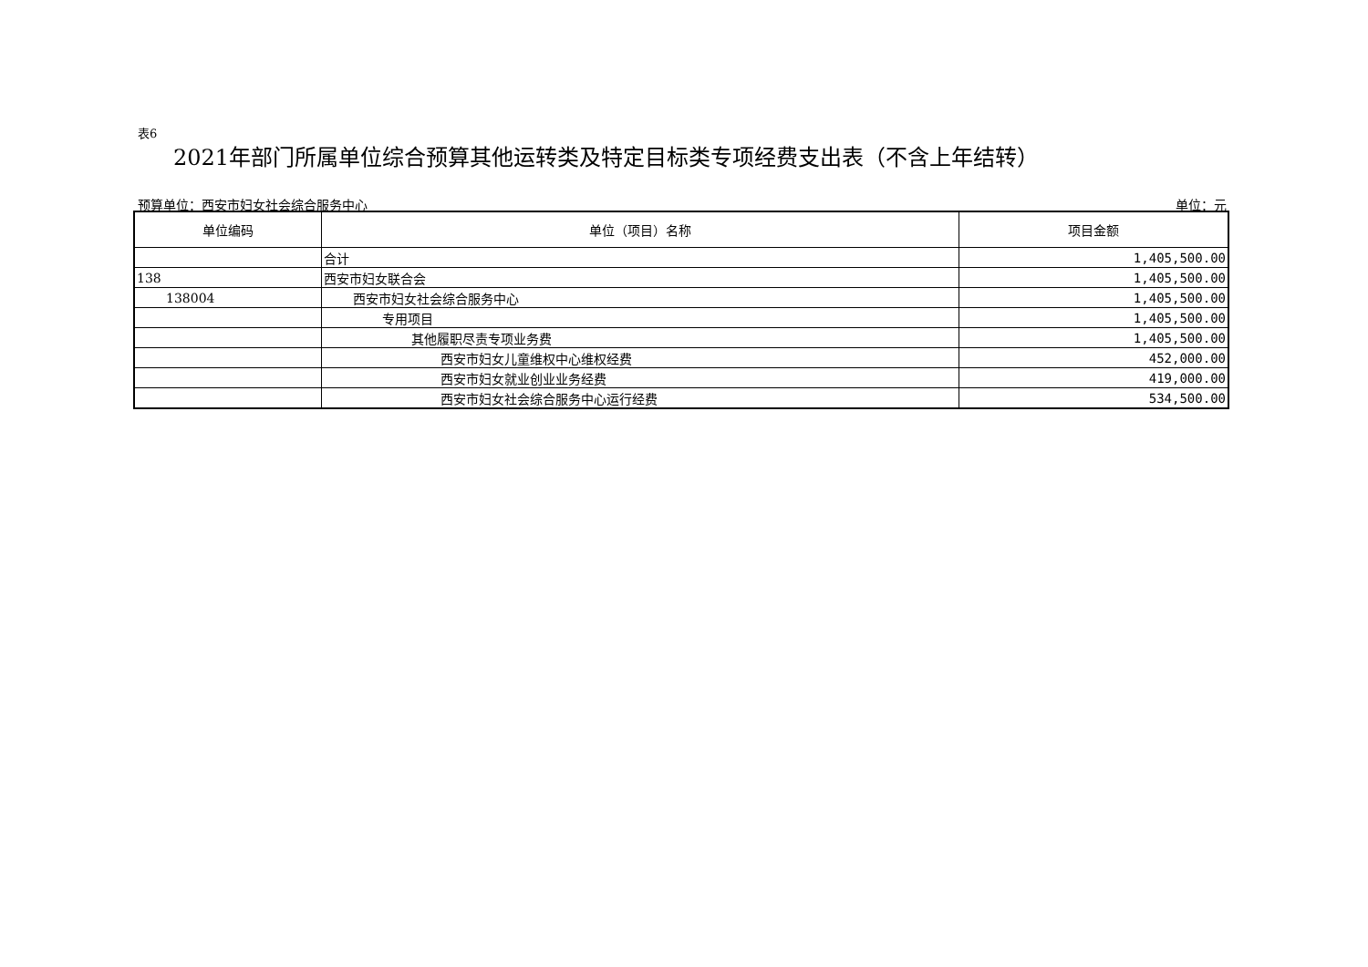表6
2021年部门所属单位综合预算其他运转类及特定目标类专项经费支出表（不含上年结转）
预算单位：西安市妇女社会综合服务中心 单位：元
| 单位编码 | 单位（项目）名称 | 项目金额 |
| --- | --- | --- |
| | 合计 | 1,405,500.00 |
| 138 | 西安市妇女联合会 | 1,405,500.00 |
| 138004 | 西安市妇女社会综合服务中心 | 1,405,500.00 |
| | 专用项目 | 1,405,500.00 |
| | 其他履职尽责专项业务费 | 1,405,500.00 |
| | 西安市妇女儿童维权中心维权经费 | 452,000.00 |
| | 西安市妇女就业创业业务经费 | 419,000.00 |
| | 西安市妇女社会综合服务中心运行经费 | 534,500.00 |